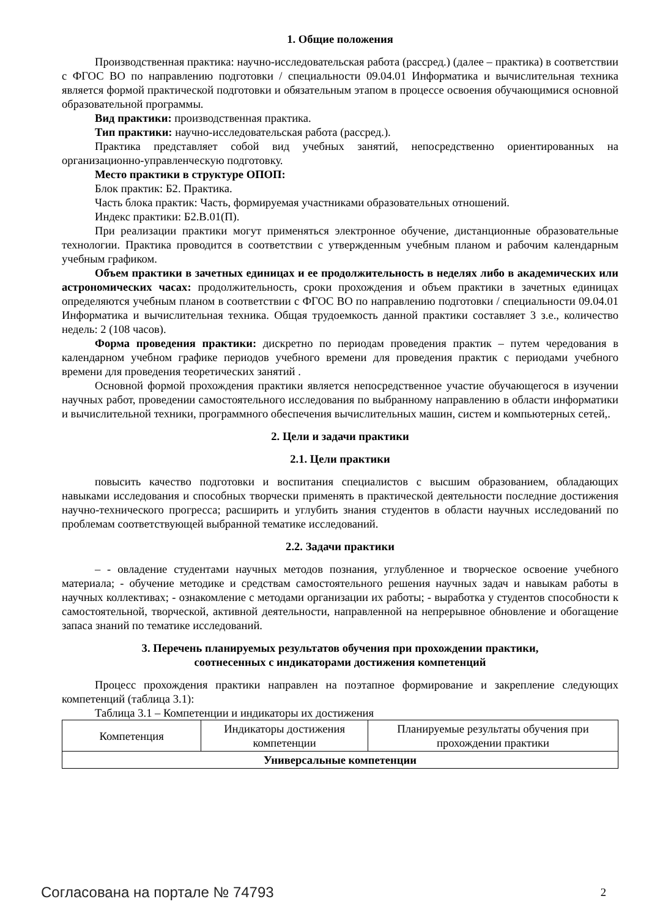1. Общие положения
Производственная практика: научно-исследовательская работа (рассред.) (далее – практика) в соответствии с ФГОС ВО по направлению подготовки / специальности 09.04.01 Информатика и вычислительная техника является формой практической подготовки и обязательным этапом в процессе освоения обучающимися основной образовательной программы.
Вид практики: производственная практика.
Тип практики: научно-исследовательская работа (рассред.).
Практика представляет собой вид учебных занятий, непосредственно ориентированных на организационно-управленческую подготовку.
Место практики в структуре ОПОП:
Блок практик: Б2. Практика.
Часть блока практик: Часть, формируемая участниками образовательных отношений.
Индекс практики: Б2.В.01(П).
При реализации практики могут применяться электронное обучение, дистанционные образовательные технологии. Практика проводится в соответствии с утвержденным учебным планом и рабочим календарным учебным графиком.
Объем практики в зачетных единицах и ее продолжительность в неделях либо в академических или астрономических часах: продолжительность, сроки прохождения и объем практики в зачетных единицах определяются учебным планом в соответствии с ФГОС ВО по направлению подготовки / специальности 09.04.01 Информатика и вычислительная техника. Общая трудоемкость данной практики составляет 3 з.е., количество недель: 2 (108 часов).
Форма проведения практики: дискретно по периодам проведения практик – путем чередования в календарном учебном графике периодов учебного времени для проведения практик с периодами учебного времени для проведения теоретических занятий .
Основной формой прохождения практики является непосредственное участие обучающегося в изучении научных работ, проведении самостоятельного исследования по выбранному направлению в области информатики и вычислительной техники, программного обеспечения вычислительных машин, систем и компьютерных сетей,.
2. Цели и задачи практики
2.1. Цели практики
повысить качество подготовки и воспитания специалистов с высшим образованием, обладающих навыками исследования и способных творчески применять в практической деятельности последние достижения научно-технического прогресса; расширить и углубить знания студентов в области научных исследований по проблемам соответствующей выбранной тематике исследований.
2.2. Задачи практики
– - овладение студентами научных методов познания, углубленное и творческое освоение учебного материала; - обучение методике и средствам самостоятельного решения научных задач и навыкам работы в научных коллективах; - ознакомление с методами организации их работы; - выработка у студентов способности к самостоятельной, творческой, активной деятельности, направленной на непрерывное обновление и обогащение запаса знаний по тематике исследований.
3. Перечень планируемых результатов обучения при прохождении практики,
соотнесенных с индикаторами достижения компетенций
Процесс прохождения практики направлен на поэтапное формирование и закрепление следующих компетенций (таблица 3.1):
Таблица 3.1 – Компетенции и индикаторы их достижения
| Компетенция | Индикаторы достижения компетенции | Планируемые результаты обучения при прохождении практики |
| --- | --- | --- |
| Универсальные компетенции | | |
Согласована на портале № 74793 2